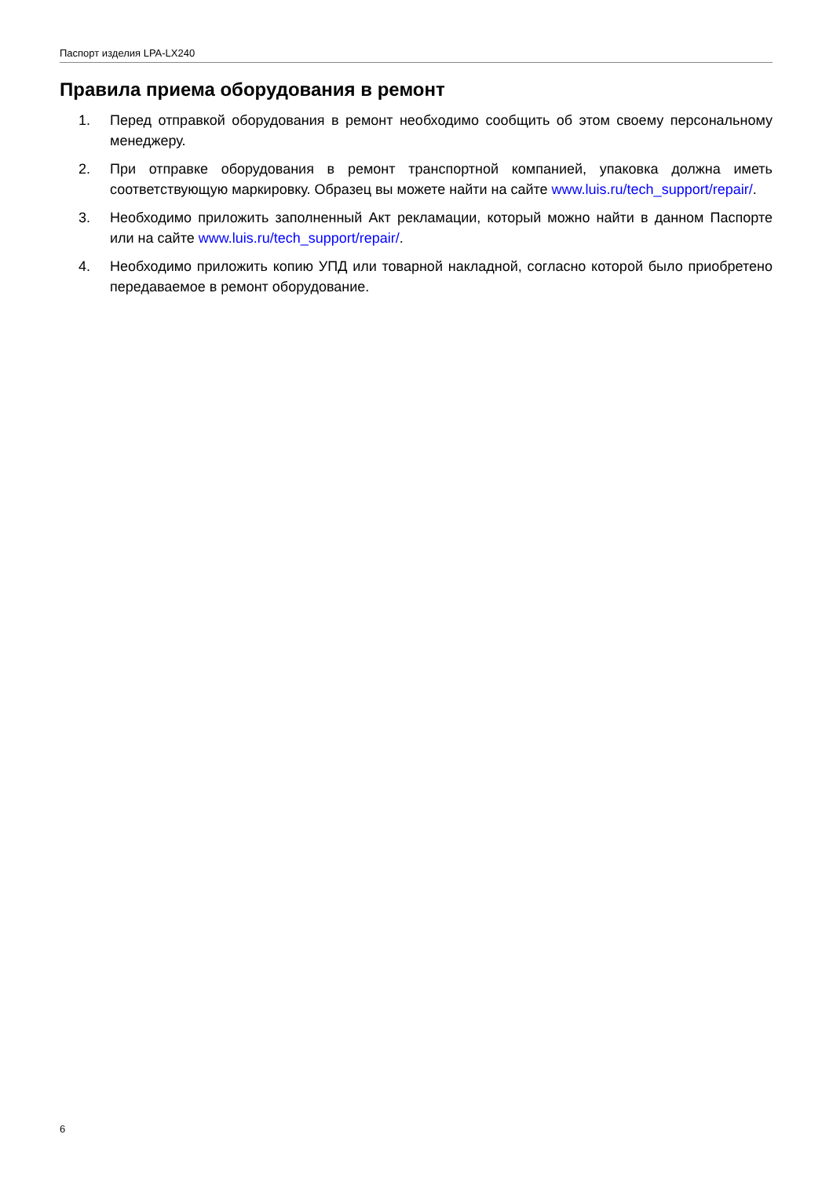Паспорт изделия LPA-LX240
Правила приема оборудования в ремонт
1. Перед отправкой оборудования в ремонт необходимо сообщить об этом своему персональному менеджеру.
2. При отправке оборудования в ремонт транспортной компанией, упаковка должна иметь соответствующую маркировку. Образец вы можете найти на сайте www.luis.ru/tech_support/repair/.
3. Необходимо приложить заполненный Акт рекламации, который можно найти в данном Паспорте или на сайте www.luis.ru/tech_support/repair/.
4. Необходимо приложить копию УПД или товарной накладной, согласно которой было приобретено передаваемое в ремонт оборудование.
6